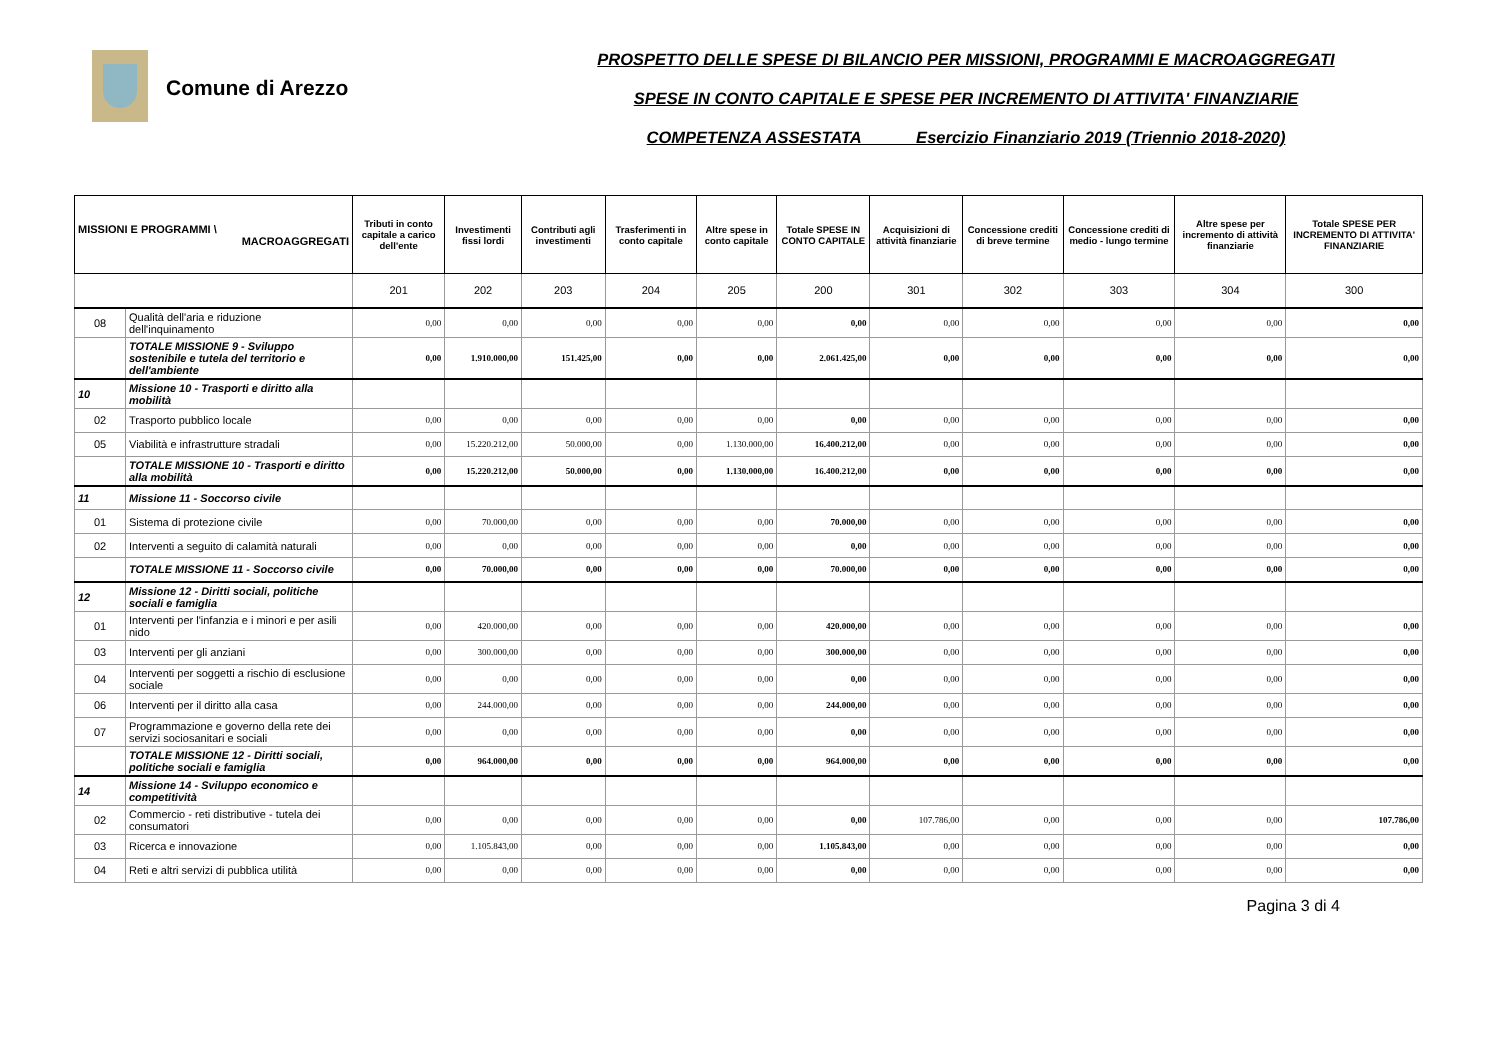Comune di Arezzo
PROSPETTO DELLE SPESE DI BILANCIO PER MISSIONI, PROGRAMMI E MACROAGGREGATI
SPESE IN CONTO CAPITALE E SPESE PER INCREMENTO DI ATTIVITA' FINANZIARIE
COMPETENZA ASSESTATA Esercizio Finanziario 2019 (Triennio 2018-2020)
| MISSIONI E PROGRAMMI \ MACROAGGREGATI | | Tributi in conto capitale a carico dell'ente | Investimenti fissi lordi | Contributi agli investimenti | Trasferimenti in conto capitale | Altre spese in conto capitale | Totale SPESE IN CONTO CAPITALE | Acquisizioni di attività finanziarie | Concessione crediti di breve termine | Concessione crediti di medio - lungo termine | Altre spese per incremento di attività finanziarie | Totale SPESE PER INCREMENTO DI ATTIVITA' FINANZIARIE |
| --- | --- | --- | --- | --- | --- | --- | --- | --- | --- | --- | --- | --- |
| | | 201 | 202 | 203 | 204 | 205 | 200 | 301 | 302 | 303 | 304 | 300 |
| 08 | Qualità dell'aria e riduzione dell'inquinamento | 0,00 | 0,00 | 0,00 | 0,00 | 0,00 | 0,00 | 0,00 | 0,00 | 0,00 | 0,00 | 0,00 |
| | TOTALE MISSIONE 9 - Sviluppo sostenibile e tutela del territorio e dell'ambiente | 0,00 | 1.910.000,00 | 151.425,00 | 0,00 | 0,00 | 2.061.425,00 | 0,00 | 0,00 | 0,00 | 0,00 | 0,00 |
| 10 | Missione 10 - Trasporti e diritto alla mobilità | | | | | | | | | | | |
| 02 | Trasporto pubblico locale | 0,00 | 0,00 | 0,00 | 0,00 | 0,00 | 0,00 | 0,00 | 0,00 | 0,00 | 0,00 | 0,00 |
| 05 | Viabilità e infrastrutture stradali | 0,00 | 15.220.212,00 | 50.000,00 | 0,00 | 1.130.000,00 | 16.400.212,00 | 0,00 | 0,00 | 0,00 | 0,00 | 0,00 |
| | TOTALE MISSIONE 10 - Trasporti e diritto alla mobilità | 0,00 | 15.220.212,00 | 50.000,00 | 0,00 | 1.130.000,00 | 16.400.212,00 | 0,00 | 0,00 | 0,00 | 0,00 | 0,00 |
| 11 | Missione 11 - Soccorso civile | | | | | | | | | | | |
| 01 | Sistema di protezione civile | 0,00 | 70.000,00 | 0,00 | 0,00 | 0,00 | 70.000,00 | 0,00 | 0,00 | 0,00 | 0,00 | 0,00 |
| 02 | Interventi a seguito di calamità naturali | 0,00 | 0,00 | 0,00 | 0,00 | 0,00 | 0,00 | 0,00 | 0,00 | 0,00 | 0,00 | 0,00 |
| | TOTALE MISSIONE 11 - Soccorso civile | 0,00 | 70.000,00 | 0,00 | 0,00 | 0,00 | 70.000,00 | 0,00 | 0,00 | 0,00 | 0,00 | 0,00 |
| 12 | Missione 12 - Diritti sociali, politiche sociali e famiglia | | | | | | | | | | | |
| 01 | Interventi per l'infanzia e i minori e per asili nido | 0,00 | 420.000,00 | 0,00 | 0,00 | 0,00 | 420.000,00 | 0,00 | 0,00 | 0,00 | 0,00 | 0,00 |
| 03 | Interventi per gli anziani | 0,00 | 300.000,00 | 0,00 | 0,00 | 0,00 | 300.000,00 | 0,00 | 0,00 | 0,00 | 0,00 | 0,00 |
| 04 | Interventi per soggetti a rischio di esclusione sociale | 0,00 | 0,00 | 0,00 | 0,00 | 0,00 | 0,00 | 0,00 | 0,00 | 0,00 | 0,00 | 0,00 |
| 06 | Interventi per il diritto alla casa | 0,00 | 244.000,00 | 0,00 | 0,00 | 0,00 | 244.000,00 | 0,00 | 0,00 | 0,00 | 0,00 | 0,00 |
| 07 | Programmazione e governo della rete dei servizi sociosanitari e sociali | 0,00 | 0,00 | 0,00 | 0,00 | 0,00 | 0,00 | 0,00 | 0,00 | 0,00 | 0,00 | 0,00 |
| | TOTALE MISSIONE 12 - Diritti sociali, politiche sociali e famiglia | 0,00 | 964.000,00 | 0,00 | 0,00 | 0,00 | 964.000,00 | 0,00 | 0,00 | 0,00 | 0,00 | 0,00 |
| 14 | Missione 14 - Sviluppo economico e competitività | | | | | | | | | | | |
| 02 | Commercio - reti distributive - tutela dei consumatori | 0,00 | 0,00 | 0,00 | 0,00 | 0,00 | 0,00 | 107.786,00 | 0,00 | 0,00 | 0,00 | 107.786,00 |
| 03 | Ricerca e innovazione | 0,00 | 1.105.843,00 | 0,00 | 0,00 | 0,00 | 1.105.843,00 | 0,00 | 0,00 | 0,00 | 0,00 | 0,00 |
| 04 | Reti e altri servizi di pubblica utilità | 0,00 | 0,00 | 0,00 | 0,00 | 0,00 | 0,00 | 0,00 | 0,00 | 0,00 | 0,00 | 0,00 |
Pagina 3 di 4